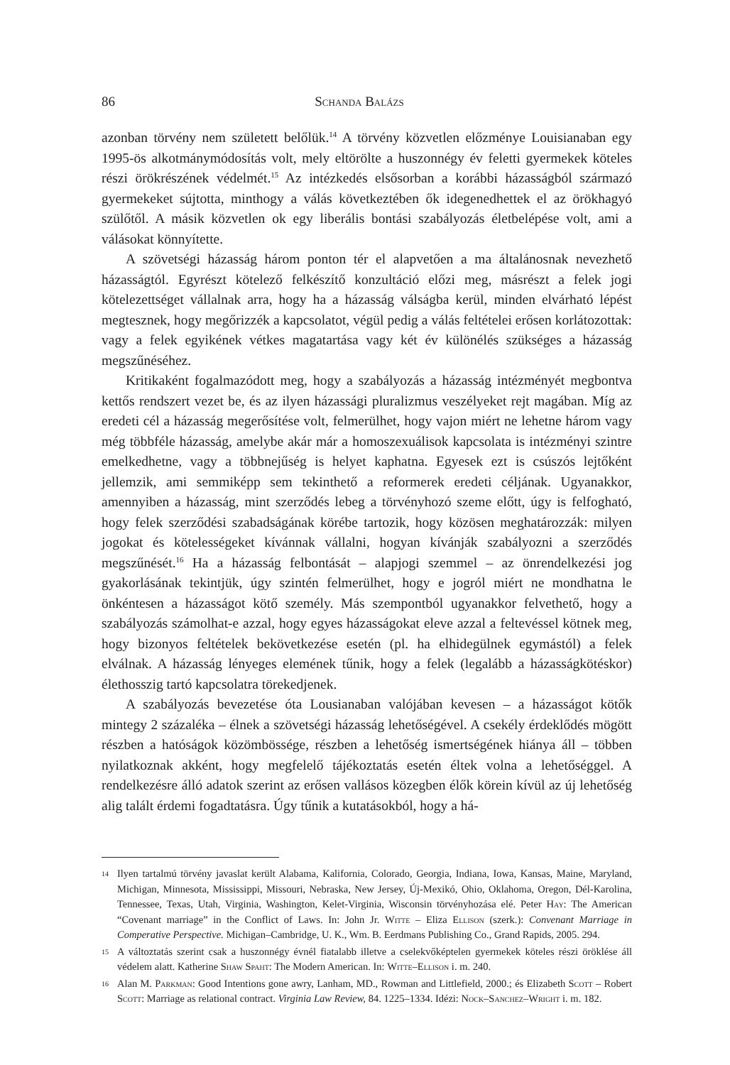86 Schanda Balázs
azonban törvény nem született belőlük.<sup>14</sup> A törvény közvetlen előzménye Louisianaban egy 1995-ös alkotmánymódosítás volt, mely eltörölte a huszonnégy év feletti gyermekek köteles részi örökrészének védelmét.<sup>15</sup> Az intézkedés elsősorban a korábbi házasságból származó gyermekeket sújtotta, minthogy a válás következtében ők idegenedhettek el az örökhagyó szülőtől. A másik közvetlen ok egy liberális bontási szabályozás életbelépése volt, ami a válásokat könnyítette.
A szövetségi házasság három ponton tér el alapvetően a ma általánosnak nevezhető házasságtól. Egyrészt kötelező felkészítő konzultáció előzi meg, másrészt a felek jogi kötelezettséget vállalnak arra, hogy ha a házasság válságba kerül, minden elvárható lépést megtesznek, hogy megőrizzék a kapcsolatot, végül pedig a válás feltételei erősen korlátozottak: vagy a felek egyikének vétkes magatartása vagy két év különélés szükséges a házasság megszűnéséhez.
Kritikaként fogalmazódott meg, hogy a szabályozás a házasság intézményét megbontva kettős rendszert vezet be, és az ilyen házassági pluralizmus veszélyeket rejt magában. Míg az eredeti cél a házasság megerősítése volt, felmerülhet, hogy vajon miért ne lehetne három vagy még többféle házasság, amelybe akár már a homoszexuálisok kapcsolata is intézményi szintre emelkedhetne, vagy a többnejűség is helyet kaphatna. Egyesek ezt is csúszós lejtőként jellemzik, ami semmiképp sem tekinthető a reformerek eredeti céljának. Ugyanakkor, amennyiben a házasság, mint szerződés lebeg a törvényhozó szeme előtt, úgy is felfogható, hogy felek szerződési szabadságának körébe tartozik, hogy közösen meghatározzák: milyen jogokat és kötelességeket kívánnak vállalni, hogyan kívánják szabályozni a szerződés megszűnését.<sup>16</sup> Ha a házasság felbontását – alapjogi szemmel – az önrendelkezési jog gyakorlásának tekintjük, úgy szintén felmerülhet, hogy e jogról miért ne mondhatna le önkéntesen a házasságot kötő személy. Más szempontból ugyanakkor felvethető, hogy a szabályozás számolhat-e azzal, hogy egyes házasságokat eleve azzal a feltevéssel kötnek meg, hogy bizonyos feltételek bekövetkezése esetén (pl. ha elhidegülnek egymástól) a felek elválnak. A házasság lényeges elemének tűnik, hogy a felek (legalább a házasságkötéskor) élethosszig tartó kapcsolatra törekedjenek.
A szabályozás bevezetése óta Lousianaban valójában kevesen – a házasságot kötők mintegy 2 százaléka – élnek a szövetségi házasság lehetőségével. A csekély érdeklődés mögött részben a hatóságok közömbössége, részben a lehetőség ismertségének hiánya áll – többen nyilatkoznak akként, hogy megfelelő tájékoztatás esetén éltek volna a lehetőséggel. A rendelkezésre álló adatok szerint az erősen vallásos közegben élők körein kívül az új lehetőség alig talált érdemi fogadtatásra. Úgy tűnik a kutatásokból, hogy a há-
14 Ilyen tartalmú törvény javaslat került Alabama, Kalifornia, Colorado, Georgia, Indiana, Iowa, Kansas, Maine, Maryland, Michigan, Minnesota, Mississippi, Missouri, Nebraska, New Jersey, Új-Mexikó, Ohio, Oklahoma, Oregon, Dél-Karolina, Tennessee, Texas, Utah, Virginia, Washington, Kelet-Virginia, Wisconsin törvényhozása elé. Peter Hay: The American “Covenant marriage” in the Conflict of Laws. In: John Jr. Witte – Eliza Ellison (szerk.): Convenant Marriage in Comperative Perspective. Michigan–Cambridge, U. K., Wm. B. Eerdmans Publishing Co., Grand Rapids, 2005. 294.
15 A változtatás szerint csak a huszonnégy évnél fiatalabb illetve a cselekvőképtelen gyermekek köteles részi öröklése áll védelem alatt. Katherine Shaw Spaht: The Modern American. In: Witte–Ellison i. m. 240.
16 Alan M. Parkman: Good Intentions gone awry, Lanham, MD., Rowman and Littlefield, 2000.; és Elizabeth Scott – Robert Scott: Marriage as relational contract. Virginia Law Review, 84. 1225–1334. Idézi: Nock–Sanchez–Wright i. m. 182.